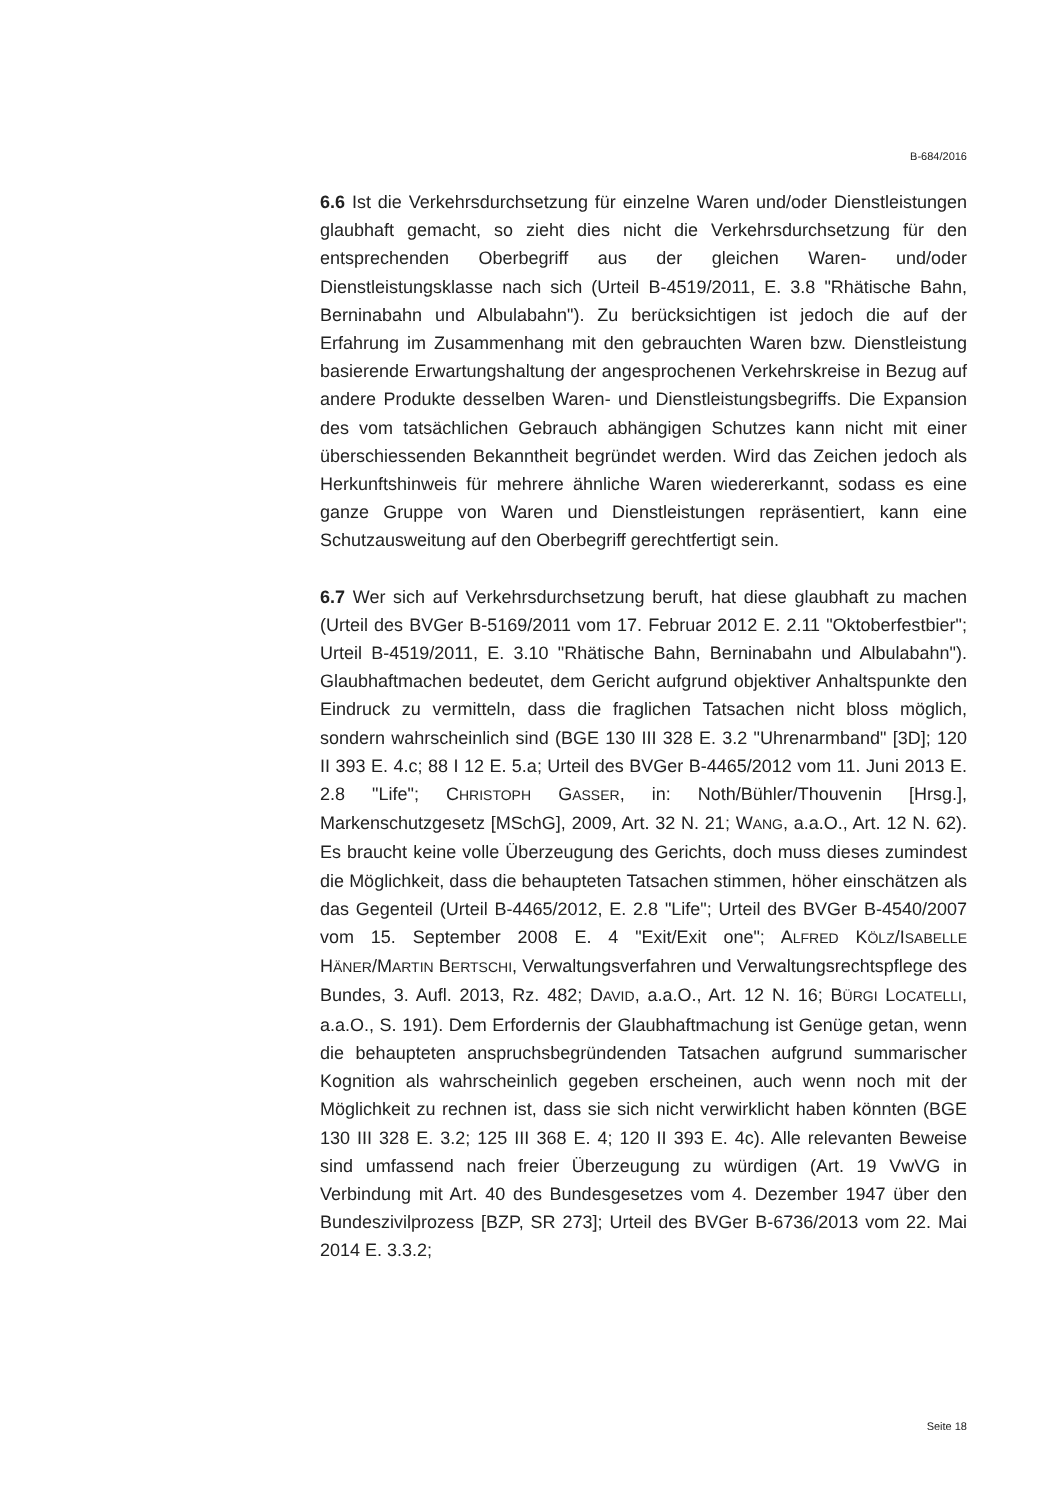B-684/2016
6.6 Ist die Verkehrsdurchsetzung für einzelne Waren und/oder Dienstleistungen glaubhaft gemacht, so zieht dies nicht die Verkehrsdurchsetzung für den entsprechenden Oberbegriff aus der gleichen Waren- und/oder Dienstleistungsklasse nach sich (Urteil B-4519/2011, E. 3.8 "Rhätische Bahn, Berninabahn und Albulabahn"). Zu berücksichtigen ist jedoch die auf der Erfahrung im Zusammenhang mit den gebrauchten Waren bzw. Dienstleistung basierende Erwartungshaltung der angesprochenen Verkehrskreise in Bezug auf andere Produkte desselben Waren- und Dienstleistungsbegriffs. Die Expansion des vom tatsächlichen Gebrauch abhängigen Schutzes kann nicht mit einer überschiessenden Bekanntheit begründet werden. Wird das Zeichen jedoch als Herkunftshinweis für mehrere ähnliche Waren wiedererkannt, sodass es eine ganze Gruppe von Waren und Dienstleistungen repräsentiert, kann eine Schutzausweitung auf den Oberbegriff gerechtfertigt sein.
6.7 Wer sich auf Verkehrsdurchsetzung beruft, hat diese glaubhaft zu machen (Urteil des BVGer B-5169/2011 vom 17. Februar 2012 E. 2.11 "Oktoberfestbier"; Urteil B-4519/2011, E. 3.10 "Rhätische Bahn, Berninabahn und Albulabahn"). Glaubhaftmachen bedeutet, dem Gericht aufgrund objektiver Anhaltspunkte den Eindruck zu vermitteln, dass die fraglichen Tatsachen nicht bloss möglich, sondern wahrscheinlich sind (BGE 130 III 328 E. 3.2 "Uhrenarmband" [3D]; 120 II 393 E. 4.c; 88 I 12 E. 5.a; Urteil des BVGer B-4465/2012 vom 11. Juni 2013 E. 2.8 "Life"; CHRISTOPH GASSER, in: Noth/Bühler/Thouvenin [Hrsg.], Markenschutzgesetz [MSchG], 2009, Art. 32 N. 21; WANG, a.a.O., Art. 12 N. 62). Es braucht keine volle Überzeugung des Gerichts, doch muss dieses zumindest die Möglichkeit, dass die behaupteten Tatsachen stimmen, höher einschätzen als das Gegenteil (Urteil B-4465/2012, E. 2.8 "Life"; Urteil des BVGer B-4540/2007 vom 15. September 2008 E. 4 "Exit/Exit one"; ALFRED KÖLZ/ISABELLE HÄNER/MARTIN BERTSCHI, Verwaltungsverfahren und Verwaltungsrechtspflege des Bundes, 3. Aufl. 2013, Rz. 482; DAVID, a.a.O., Art. 12 N. 16; BÜRGI LOCATELLI, a.a.O., S. 191). Dem Erfordernis der Glaubhaftmachung ist Genüge getan, wenn die behaupteten anspruchsbegründenden Tatsachen aufgrund summarischer Kognition als wahrscheinlich gegeben erscheinen, auch wenn noch mit der Möglichkeit zu rechnen ist, dass sie sich nicht verwirklicht haben könnten (BGE 130 III 328 E. 3.2; 125 III 368 E. 4; 120 II 393 E. 4c). Alle relevanten Beweise sind umfassend nach freier Überzeugung zu würdigen (Art. 19 VwVG in Verbindung mit Art. 40 des Bundesgesetzes vom 4. Dezember 1947 über den Bundeszivilprozess [BZP, SR 273]; Urteil des BVGer B-6736/2013 vom 22. Mai 2014 E. 3.3.2;
Seite 18